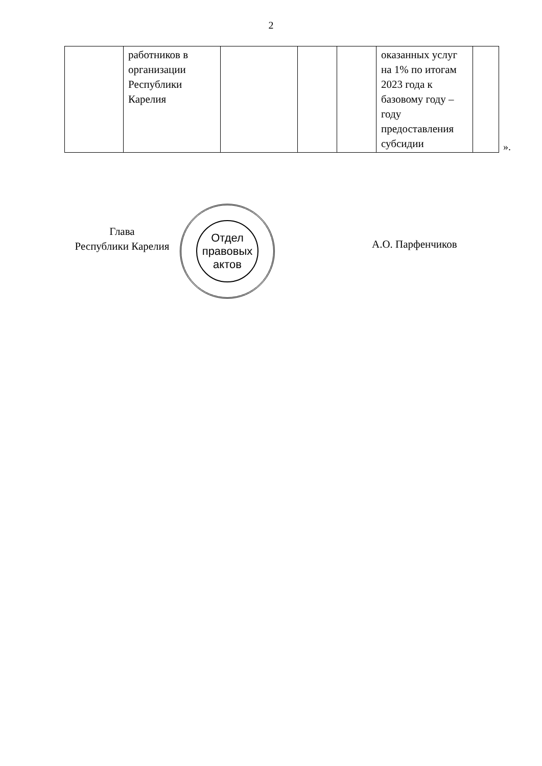2
| | работников в организации Республики Карелия | | | | оказанных услуг на 1% по итогам 2023 года к базовому году – году предоставления субсидии | |
».
Глава
Республики Карелия
Отдел
правовых
актов
А.О. Парфенчиков